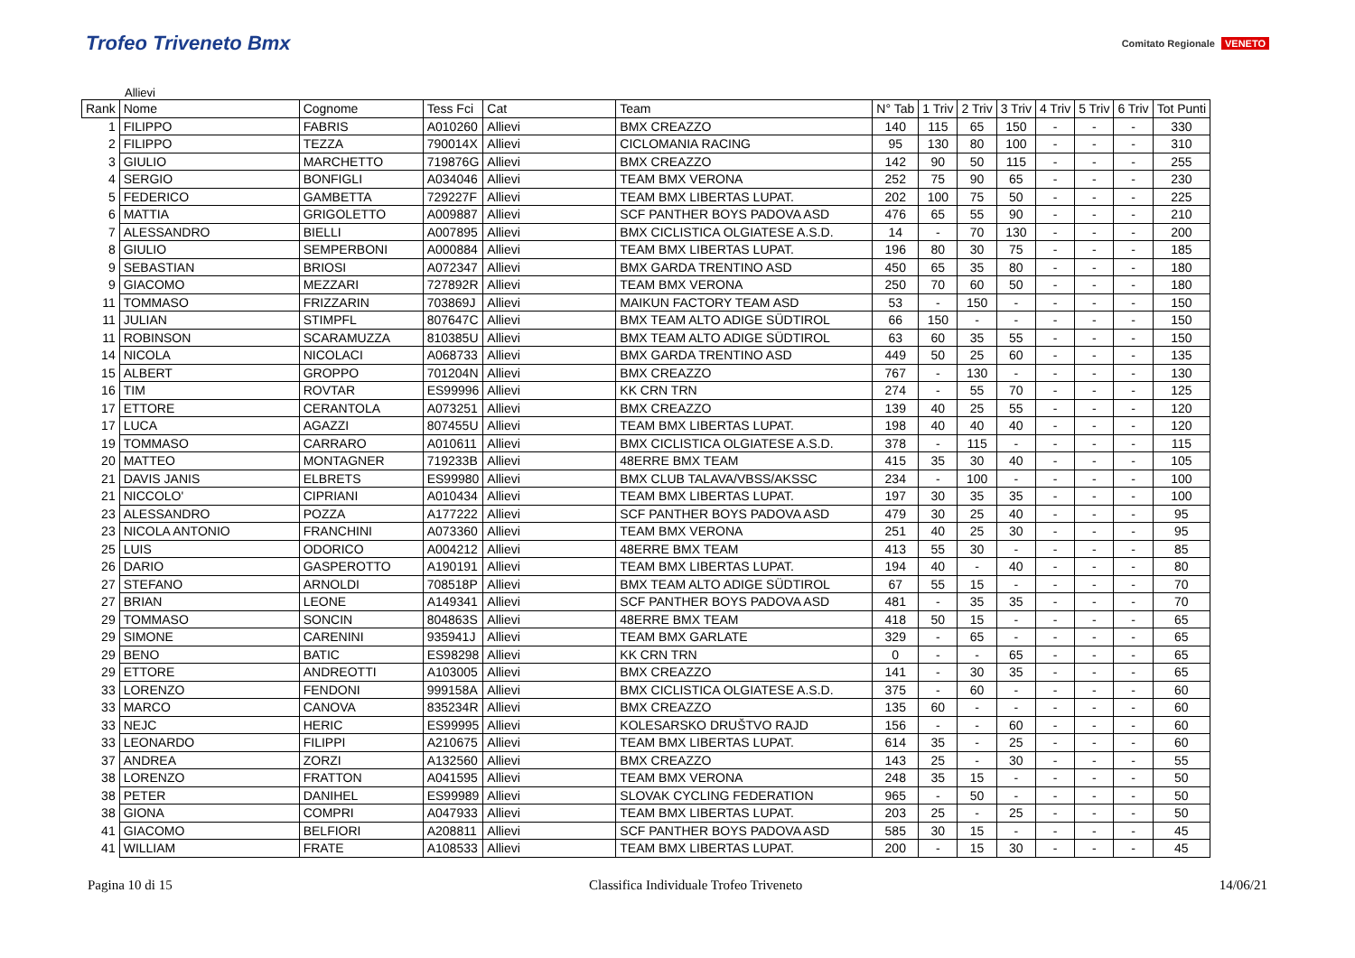Trofeo Triveneto Bmx
Comitato Regionale VENETO
Allievi
| Rank | Nome | Cognome | Tess Fci | Cat | Team | N° Tab | 1 Triv | 2 Triv | 3 Triv | 4 Triv | 5 Triv | 6 Triv | Tot Punti |
| --- | --- | --- | --- | --- | --- | --- | --- | --- | --- | --- | --- | --- | --- |
| 1 | FILIPPO | FABRIS | A010260 | Allievi | BMX CREAZZO | 140 | 115 | 65 | 150 | - | - | - | 330 |
| 2 | FILIPPO | TEZZA | 790014X | Allievi | CICLOMANIA RACING | 95 | 130 | 80 | 100 | - | - | - | 310 |
| 3 | GIULIO | MARCHETTO | 719876G | Allievi | BMX CREAZZO | 142 | 90 | 50 | 115 | - | - | - | 255 |
| 4 | SERGIO | BONFIGLI | A034046 | Allievi | TEAM BMX VERONA | 252 | 75 | 90 | 65 | - | - | - | 230 |
| 5 | FEDERICO | GAMBETTA | 729227F | Allievi | TEAM BMX LIBERTAS LUPAT. | 202 | 100 | 75 | 50 | - | - | - | 225 |
| 6 | MATTIA | GRIGOLETTO | A009887 | Allievi | SCF PANTHER BOYS PADOVA ASD | 476 | 65 | 55 | 90 | - | - | - | 210 |
| 7 | ALESSANDRO | BIELLI | A007895 | Allievi | BMX CICLISTICA OLGIATESE A.S.D. | 14 | - | 70 | 130 | - | - | - | 200 |
| 8 | GIULIO | SEMPERBONI | A000884 | Allievi | TEAM BMX LIBERTAS LUPAT. | 196 | 80 | 30 | 75 | - | - | - | 185 |
| 9 | SEBASTIAN | BRIOSI | A072347 | Allievi | BMX GARDA TRENTINO ASD | 450 | 65 | 35 | 80 | - | - | - | 180 |
| 9 | GIACOMO | MEZZARI | 727892R | Allievi | TEAM BMX VERONA | 250 | 70 | 60 | 50 | - | - | - | 180 |
| 11 | TOMMASO | FRIZZARIN | 703869J | Allievi | MAIKUN FACTORY TEAM ASD | 53 | - | 150 | - | - | - | - | 150 |
| 11 | JULIAN | STIMPFL | 807647C | Allievi | BMX TEAM ALTO ADIGE SÜDTIROL | 66 | 150 | - | - | - | - | - | 150 |
| 11 | ROBINSON | SCARAMUZZA | 810385U | Allievi | BMX TEAM ALTO ADIGE SÜDTIROL | 63 | 60 | 35 | 55 | - | - | - | 150 |
| 14 | NICOLA | NICOLACI | A068733 | Allievi | BMX GARDA TRENTINO ASD | 449 | 50 | 25 | 60 | - | - | - | 135 |
| 15 | ALBERT | GROPPO | 701204N | Allievi | BMX CREAZZO | 767 | - | 130 | - | - | - | - | 130 |
| 16 | TIM | ROVTAR | ES99996 | Allievi | KK CRN TRN | 274 | - | 55 | 70 | - | - | - | 125 |
| 17 | ETTORE | CERANTOLA | A073251 | Allievi | BMX CREAZZO | 139 | 40 | 25 | 55 | - | - | - | 120 |
| 17 | LUCA | AGAZZI | 807455U | Allievi | TEAM BMX LIBERTAS LUPAT. | 198 | 40 | 40 | 40 | - | - | - | 120 |
| 19 | TOMMASO | CARRARO | A010611 | Allievi | BMX CICLISTICA OLGIATESE A.S.D. | 378 | - | 115 | - | - | - | - | 115 |
| 20 | MATTEO | MONTAGNER | 719233B | Allievi | 48ERRE BMX TEAM | 415 | 35 | 30 | 40 | - | - | - | 105 |
| 21 | DAVIS JANIS | ELBRETS | ES99980 | Allievi | BMX CLUB TALAVA/VBSS/AKSSC | 234 | - | 100 | - | - | - | - | 100 |
| 21 | NICCOLO' | CIPRIANI | A010434 | Allievi | TEAM BMX LIBERTAS LUPAT. | 197 | 30 | 35 | 35 | - | - | - | 100 |
| 23 | ALESSANDRO | POZZA | A177222 | Allievi | SCF PANTHER BOYS PADOVA ASD | 479 | 30 | 25 | 40 | - | - | - | 95 |
| 23 | NICOLA ANTONIO | FRANCHINI | A073360 | Allievi | TEAM BMX VERONA | 251 | 40 | 25 | 30 | - | - | - | 95 |
| 25 | LUIS | ODORICO | A004212 | Allievi | 48ERRE BMX TEAM | 413 | 55 | 30 | - | - | - | - | 85 |
| 26 | DARIO | GASPEROTTO | A190191 | Allievi | TEAM BMX LIBERTAS LUPAT. | 194 | 40 | - | 40 | - | - | - | 80 |
| 27 | STEFANO | ARNOLDI | 708518P | Allievi | BMX TEAM ALTO ADIGE SÜDTIROL | 67 | 55 | 15 | - | - | - | - | 70 |
| 27 | BRIAN | LEONE | A149341 | Allievi | SCF PANTHER BOYS PADOVA ASD | 481 | - | 35 | 35 | - | - | - | 70 |
| 29 | TOMMASO | SONCIN | 804863S | Allievi | 48ERRE BMX TEAM | 418 | 50 | 15 | - | - | - | - | 65 |
| 29 | SIMONE | CARENINI | 935941J | Allievi | TEAM BMX GARLATE | 329 | - | 65 | - | - | - | - | 65 |
| 29 | BENO | BATIC | ES98298 | Allievi | KK CRN TRN | 0 | - | - | 65 | - | - | - | 65 |
| 29 | ETTORE | ANDREOTTI | A103005 | Allievi | BMX CREAZZO | 141 | - | 30 | 35 | - | - | - | 65 |
| 33 | LORENZO | FENDONI | 999158A | Allievi | BMX CICLISTICA OLGIATESE A.S.D. | 375 | - | 60 | - | - | - | - | 60 |
| 33 | MARCO | CANOVA | 835234R | Allievi | BMX CREAZZO | 135 | 60 | - | - | - | - | - | 60 |
| 33 | NEJC | HERIC | ES99995 | Allievi | KOLESARSKO DRUŠTVO RAJD | 156 | - | - | 60 | - | - | - | 60 |
| 33 | LEONARDO | FILIPPI | A210675 | Allievi | TEAM BMX LIBERTAS LUPAT. | 614 | 35 | - | 25 | - | - | - | 60 |
| 37 | ANDREA | ZORZI | A132560 | Allievi | BMX CREAZZO | 143 | 25 | - | 30 | - | - | - | 55 |
| 38 | LORENZO | FRATTON | A041595 | Allievi | TEAM BMX VERONA | 248 | 35 | 15 | - | - | - | - | 50 |
| 38 | PETER | DANIHEL | ES99989 | Allievi | SLOVAK CYCLING FEDERATION | 965 | - | 50 | - | - | - | - | 50 |
| 38 | GIONA | COMPRI | A047933 | Allievi | TEAM BMX LIBERTAS LUPAT. | 203 | 25 | - | 25 | - | - | - | 50 |
| 41 | GIACOMO | BELFIORI | A208811 | Allievi | SCF PANTHER BOYS PADOVA ASD | 585 | 30 | 15 | - | - | - | - | 45 |
| 41 | WILLIAM | FRATE | A108533 | Allievi | TEAM BMX LIBERTAS LUPAT. | 200 | - | 15 | 30 | - | - | - | 45 |
Pagina 10 di 15 Classifica Individuale Trofeo Triveneto 14/06/21